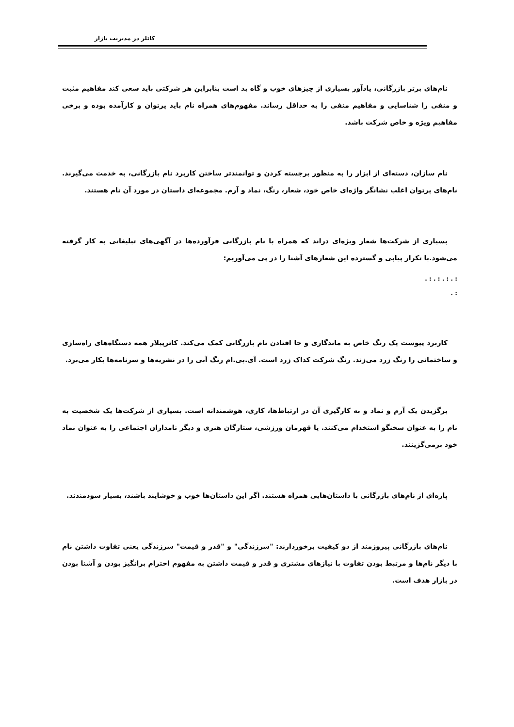کاتلر در مدیریت بازار
نام‌های برتر بازرگانی، یادآور بسیاری از چیزهای خوب و گاه بد است بنابراین هر شرکتی باید سعی کند مفاهیم مثبت و منفی را شناسایی و مفاهیم منفی را به حداقل رساند. مفهوم‌های همراه نام باید پرتوان و کارآمده بوده و برخی مفاهیم ویژه و خاص شرکت باشد.
نام سازان، دسته‌ای از ابزار را به منظور برجسته کردن و توانمندتر ساختن کاربرد نام بازرگانی، به خدمت می‌گیرند. نام‌های پرتوان اغلب نشانگر واژه‌ای خاص خود، شعار، رنگ، نماد و آرم. مجموعه‌ای داستان در مورد آن نام هستند.
بسیاری از شرکت‌ها شعار ویژه‌ای دراند که همراه با نام بازرگانی فرآورده‌ها در آگهی‌های تبلیغاتی به کار گرفته می‌شود.با تکرار پیاپی و گسترده این شعارهای آشنا را در پی می‌آوریم:
: . : . : . : .
: .
کاربرد پیوست یک رنگ خاص به ماندگاری و جا افتادن نام بازرگانی کمک می‌کند. کاترپیلار همه دستگاه‌های راه‌سازی و ساختمانی را رنگ زرد می‌زند. رنگ شرکت کداک زرد است. آی.بی.ام رنگ آبی را در نشریه‌ها و سرنامه‌ها بکار می‌برد.
برگزیدن یک آرم و نماد و به کارگیری آن در ارتباط‌ها، کاری، هوشمندانه است. بسیاری از شرکت‌ها یک شخصیت به نام را به عنوان سخنگو استخدام می‌کنند. یا قهرمان ورزشی، ستارگان هنری و دیگر نامداران اجتماعی را به عنوان نماد خود برمی‌گزینند.
پاره‌ای از نام‌های بازرگانی با داستان‌هایی همراه هستند. اگر این داستان‌ها خوب و خوشایند باشند، بسیار سودمندند.
نام‌های بازرگانی پیروزمند از دو کیفیت برخوردارند: "سرزندگی" و "قدر و قیمت" سرزندگی یعنی تفاوت داشتن نام با دیگر نام‌ها و مرتبط بودن تفاوت با نیازهای مشتری و قدر و قیمت داشتن به مفهوم احترام برانگیز بودن و آشنا بودن در بازار هدف است.